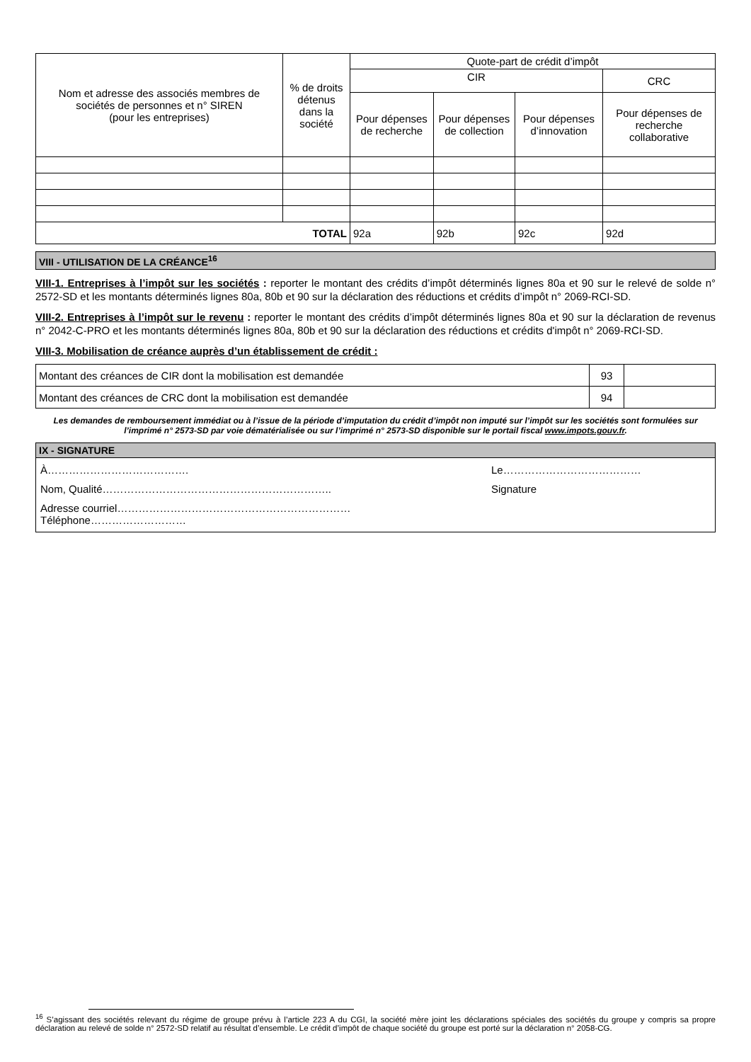| Nom et adresse des associés membres de sociétés de personnes et n° SIREN (pour les entreprises) | % de droits détenus dans la société | Quote-part de crédit d’impôt | | | |
| --- | --- | --- | --- | --- | --- |
| | | CIR | | | CRC |
| | | Pour dépenses de recherche | Pour dépenses de collection | Pour dépenses d’innovation | Pour dépenses de recherche collaborative |
| TOTAL | | 92a | 92b | 92c | 92d |
VIII - UTILISATION DE LA CRÉANCE<sup>16</sup>
VIII-1. Entreprises à l’impôt sur les sociétés : reporter le montant des crédits d’impôt déterminés lignes 80a et 90 sur le relevé de solde n° 2572-SD et les montants déterminés lignes 80a, 80b et 90 sur la déclaration des réductions et crédits d’impôt n° 2069-RCI-SD.
VIII-2. Entreprises à l’impôt sur le revenu : reporter le montant des crédits d’impôt déterminés lignes 80a et 90 sur la déclaration de revenus n° 2042-C-PRO et les montants déterminés lignes 80a, 80b et 90 sur la déclaration des réductions et crédits d'impôt n° 2069-RCI-SD.
VIII-3. Mobilisation de créance auprès d’un établissement de crédit :
| Montant des créances de CIR dont la mobilisation est demandée | 93 | |
| Montant des créances de CRC dont la mobilisation est demandée | 94 | |
Les demandes de remboursement immédiat ou à l’issue de la période d’imputation du crédit d’impôt non imputé sur l’impôt sur les sociétés sont formulées sur l’imprimé n° 2573-SD par voie dématérialisée ou sur l’imprimé n° 2573-SD disponible sur le portail fiscal www.impots.gouv.fr.
IX - SIGNATURE
À…………………………………. Le…………………………………
Nom, Qualité……………………………………………………….. Signature
Adresse courriel…………………………………………………………
Téléphone………………………
<sup>16</sup> S’agissant des sociétés relevant du régime de groupe prévu à l’article 223 A du CGI, la société mère joint les déclarations spéciales des sociétés du groupe y compris sa propre déclaration au relevé de solde n° 2572-SD relatif au résultat d’ensemble. Le crédit d’impôt de chaque société du groupe est porté sur la déclaration n° 2058-CG.